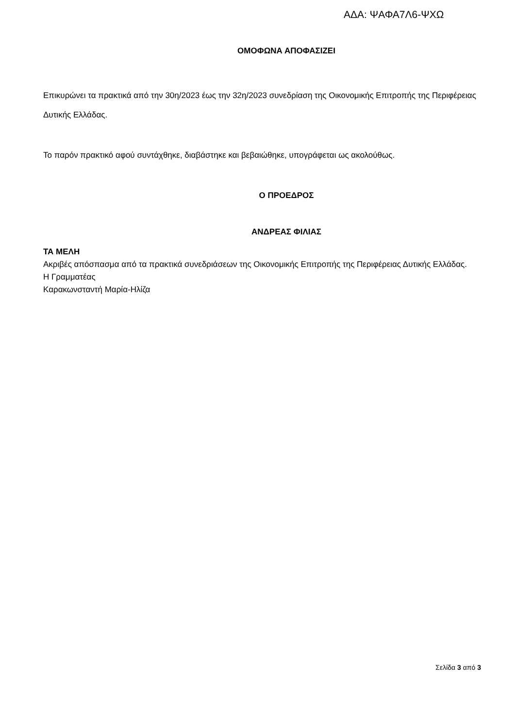ΑΔΑ: ΨΑΦΑ7Λ6-ΨΧΩ
ΟΜΟΦΩΝΑ ΑΠΟΦΑΣΙΖΕΙ
Επικυρώνει τα πρακτικά από την 30η/2023 έως την 32η/2023 συνεδρίαση της Οικονομικής Επιτροπής της Περιφέρειας Δυτικής Ελλάδας.
Το παρόν πρακτικό αφού συντάχθηκε, διαβάστηκε και βεβαιώθηκε, υπογράφεται ως ακολούθως.
Ο ΠΡΟΕΔΡΟΣ
ΑΝΔΡΕΑΣ ΦΙΛΙΑΣ
ΤΑ ΜΕΛΗ
Ακριβές απόσπασμα από τα πρακτικά συνεδριάσεων της Οικονομικής Επιτροπής της Περιφέρειας Δυτικής Ελλάδας.
Η Γραμματέας
Καρακωνσταντή Μαρία-Ηλίζα
Σελίδα 3 από 3